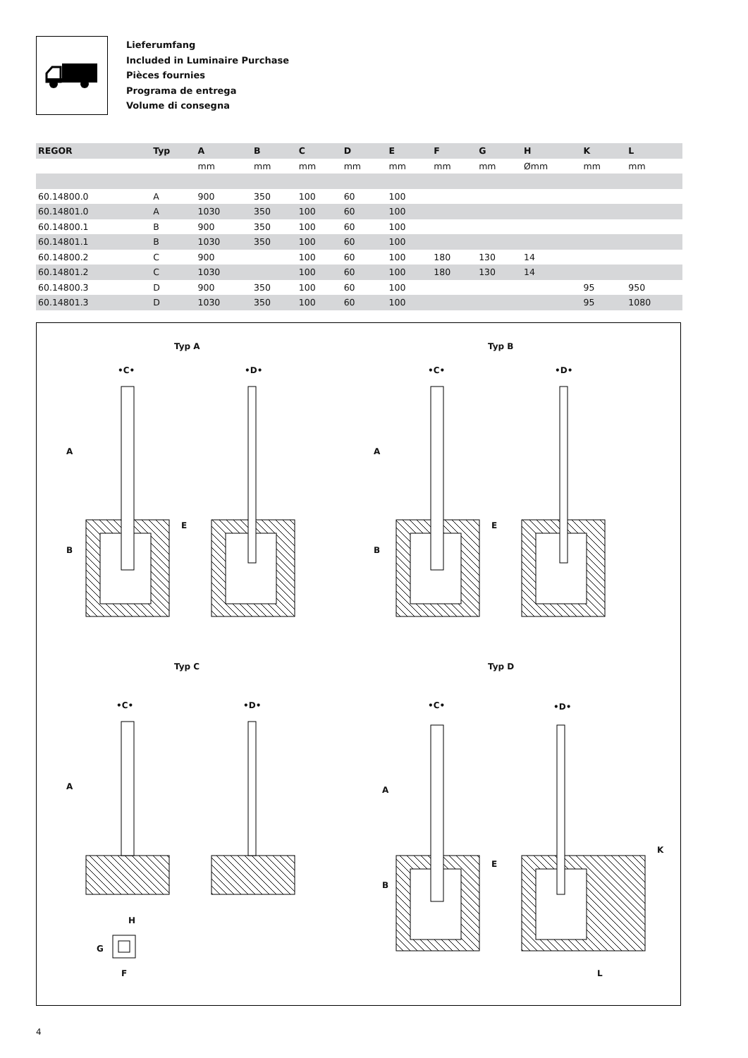Lieferumfang
Included in Luminaire Purchase
Pièces fournies
Programa de entrega
Volume di consegna
| REGOR | Typ | A | B | C | D | E | F | G | H | K | L |
| --- | --- | --- | --- | --- | --- | --- | --- | --- | --- | --- | --- |
| | | mm | mm | mm | mm | mm | mm | mm | Ømm | mm | mm |
| 60.14800.0 | A | 900 | 350 | 100 | 60 | 100 | | | | | |
| 60.14801.0 | A | 1030 | 350 | 100 | 60 | 100 | | | | | |
| 60.14800.1 | B | 900 | 350 | 100 | 60 | 100 | | | | | |
| 60.14801.1 | B | 1030 | 350 | 100 | 60 | 100 | | | | | |
| 60.14800.2 | C | 900 | | 100 | 60 | 100 | 180 | 130 | 14 | | |
| 60.14801.2 | C | 1030 | | 100 | 60 | 100 | 180 | 130 | 14 | | |
| 60.14800.3 | D | 900 | 350 | 100 | 60 | 100 | | | | 95 | 950 |
| 60.14801.3 | D | 1030 | 350 | 100 | 60 | 100 | | | | 95 | 1080 |
Typ A Typ B
Typ C Typ D
•C• •D• •C• •D•
•C• •D• •C• •D•
A
B
E
A
B
E
A A
B
E
K
H
G
F L
4